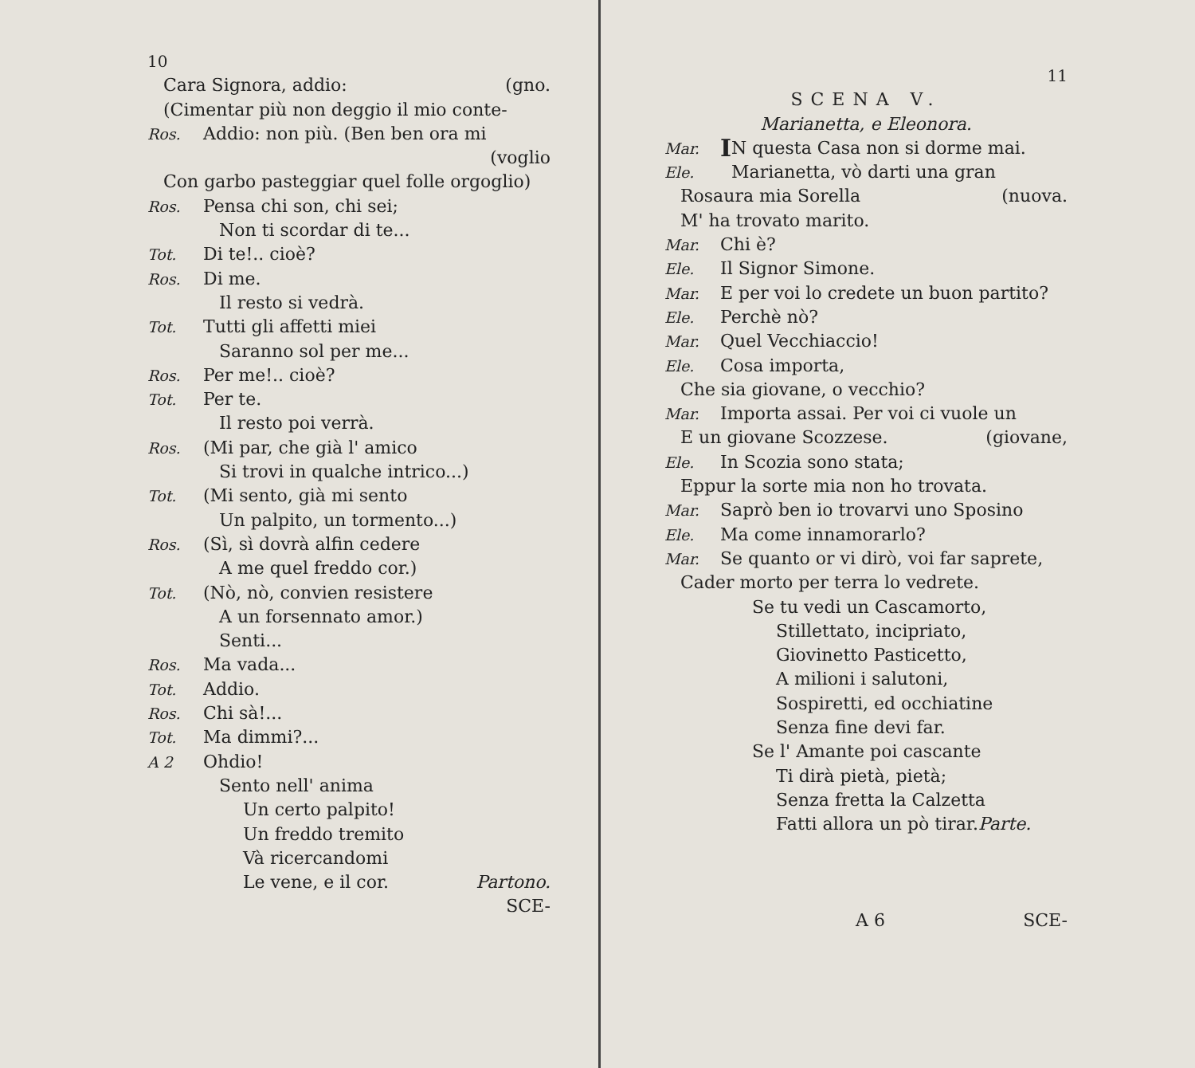10
Cara Signora, addio: (gno.
(Cimentar più non deggio il mio conte-
Ros. Addio: non più. (Ben ben ora mi
(voglio
Con garbo pasteggiar quel folle orgoglio)
Ros. Pensa chi son, chi sei;
Non ti scordar di te...
Tot. Di te!.. cioè?
Ros. Di me.
Il resto si vedrà.
Tot. Tutti gli affetti miei
Saranno sol per me...
Ros. Per me!.. cioè?
Tot. Per te.
Il resto poi verrà.
Ros. (Mi par, che già l' amico
Si trovi in qualche intrico...)
Tot. (Mi sento, già mi sento
Un palpito, un tormento...)
Ros. (Sì, sì dovrà alfin cedere
A me quel freddo cor.)
Tot. (Nò, nò, convien resistere
A un forsennato amor.)
Senti...
Ros. Ma vada...
Tot. Addio.
Ros. Chi sà!...
Tot. Ma dimmi?...
A 2 Ohdio!
Sento nell' anima
Un certo palpito!
Un freddo tremito
Và ricercandomi
Le vene, e il cor. Partono.
SCE-
11
SCENA V.
Marianetta, e Eleonora.
Mar. I N questa Casa non si dorme mai.
Ele. Marianetta, vò darti una gran
Rosaura mia Sorella (nuova.
M' ha trovato marito.
Mar. Chi è?
Ele. Il Signor Simone.
Mar. E per voi lo credete un buon partito?
Ele. Perchè nò?
Mar. Quel Vecchiaccio!
Ele. Cosa importa,
Che sia giovane, o vecchio?
Mar. Importa assai. Per voi ci vuole un
E un giovane Scozzese. (giovane,
Ele. In Scozia sono stata;
Eppur la sorte mia non ho trovata.
Mar. Saprò ben io trovarvi uno Sposino
Ele. Ma come innamorarlo?
Mar. Se quanto or vi dirò, voi far saprete,
Cader morto per terra lo vedrete.
Se tu vedi un Cascamorto,
Stillettato, incipriato,
Giovinetto Pasticetto,
A milioni i salutoni,
Sospiretti, ed occhiatine
Senza fine devi far.
Se l' Amante poi cascante
Ti dirà pietà, pietà;
Senza fretta la Calzetta
Fatti allora un pò tirar. Parte.
A 6 SCE-